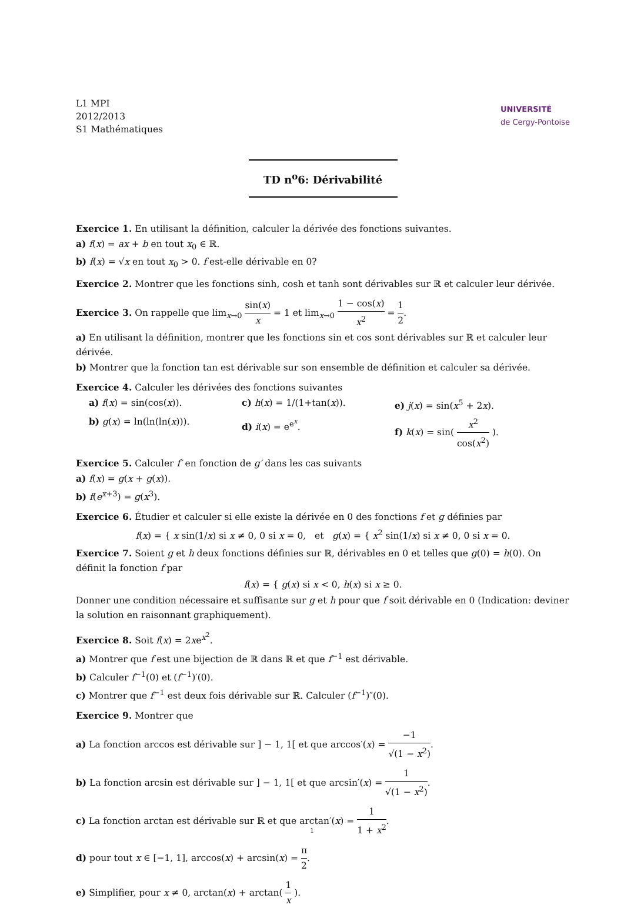L1 MPI
2012/2013
S1 Mathématiques
UNIVERSITÉ
de Cergy-Pontoise
TD n<sup>o</sup>6: Dérivabilité
Exercice 1. En utilisant la définition, calculer la dérivée des fonctions suivantes.
a) f(x) = ax + b en tout x<sub>0</sub> ∈ ℝ.
b) f(x) = √x en tout x<sub>0</sub> > 0. f est-elle dérivable en 0?
Exercice 2. Montrer que les fonctions sinh, cosh et tanh sont dérivables sur ℝ et calculer leur dérivée.
Exercice 3. On rappelle que lim<sub>x→0</sub> sin(x) x = 1 et lim<sub>x→0</sub> 1 − cos(x) x<sup>2</sup> = 1 2.
a) En utilisant la définition, montrer que les fonctions sin et cos sont dérivables sur ℝ et calculer leur dérivée.
b) Montrer que la fonction tan est dérivable sur son ensemble de définition et calculer sa dérivée.
Exercice 4. Calculer les dérivées des fonctions suivantes
a) f(x) = sin(cos(x)).
c) h(x) = 1/(1+tan(x)).
e) j(x) = sin(x<sup>5</sup> + 2x).
b) g(x) = ln(ln(ln(x))).
d) i(x) = e<sup>e<sup>x</sup></sup>.
f) k(x) = sin( x<sup>2</sup> cos(x<sup>2</sup>) ).
Exercice 5. Calculer f′ en fonction de g′ dans les cas suivants
a) f(x) = g(x + g(x)).
b) f(e<sup>x+3</sup>) = g(x<sup>3</sup>).
Exercice 6. Étudier et calculer si elle existe la dérivée en 0 des fonctions f et g définies par
f(x) = { x sin(1/x) si x ≠ 0, 0 si x = 0, et g(x) = { x<sup>2</sup> sin(1/x) si x ≠ 0, 0 si x = 0.
Exercice 7. Soient g et h deux fonctions définies sur ℝ, dérivables en 0 et telles que g(0) = h(0). On définit la fonction f par
f(x) = { g(x) si x < 0, h(x) si x ≥ 0.
Donner une condition nécessaire et suffisante sur g et h pour que f soit dérivable en 0 (Indication: deviner la solution en raisonnant graphiquement).
Exercice 8. Soit f(x) = 2xe<sup>x<sup>2</sup></sup>.
a) Montrer que f est une bijection de ℝ dans ℝ et que f<sup>−1</sup> est dérivable.
b) Calculer f<sup>−1</sup>(0) et (f<sup>−1</sup>)′(0).
c) Montrer que f<sup>−1</sup> est deux fois dérivable sur ℝ. Calculer (f<sup>−1</sup>)″(0).
Exercice 9. Montrer que
a) La fonction arccos est dérivable sur ] − 1, 1[ et que arccos′(x) = −1 √(1 − x<sup>2</sup>).
b) La fonction arcsin est dérivable sur ] − 1, 1[ et que arcsin′(x) = 1 √(1 − x<sup>2</sup>).
c) La fonction arctan est dérivable sur ℝ et que arctan′(x) = 1 1 + x<sup>2</sup>.
d) pour tout x ∈ [−1, 1], arccos(x) + arcsin(x) = π 2.
e) Simplifier, pour x ≠ 0, arctan(x) + arctan( 1 x ).
1